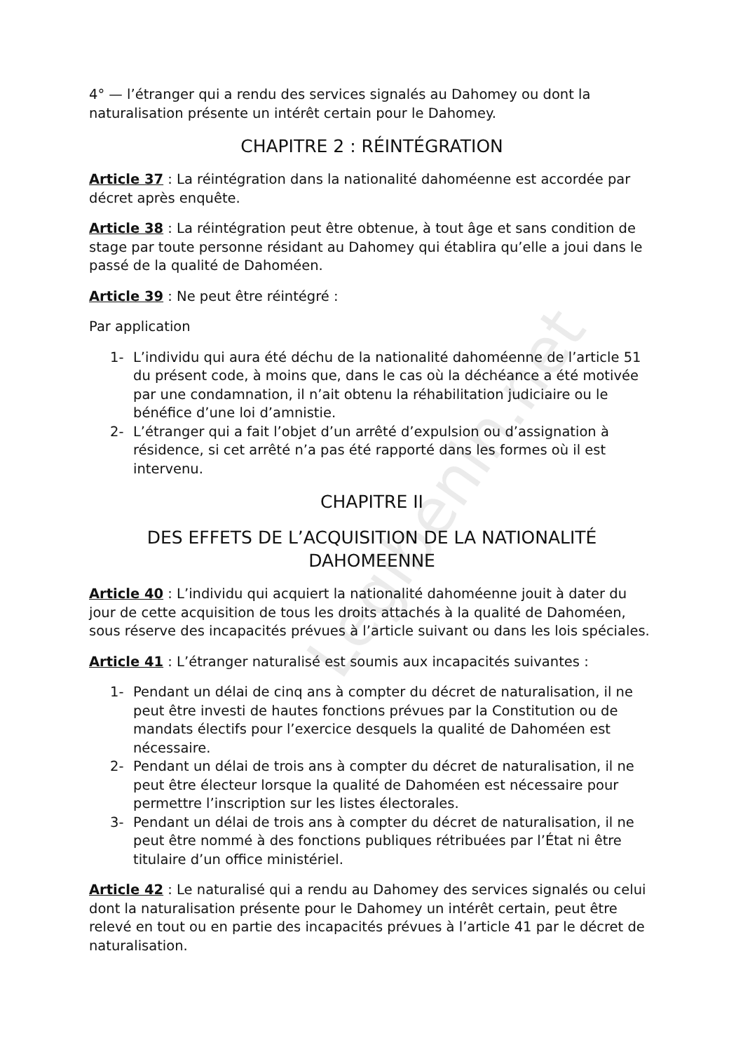Legibenin.net
4° — l’étranger qui a rendu des services signalés au Dahomey ou dont la naturalisation présente un intérêt certain pour le Dahomey.
CHAPITRE 2 : RÉINTÉGRATION
Article 37 : La réintégration dans la nationalité dahoméenne est accordée par décret après enquête.
Article 38 : La réintégration peut être obtenue, à tout âge et sans condition de stage par toute personne résidant au Dahomey qui établira qu’elle a joui dans le passé de la qualité de Dahoméen.
Article 39 : Ne peut être réintégré :
Par application
1- L’individu qui aura été déchu de la nationalité dahoméenne de l’article 51 du présent code, à moins que, dans le cas où la déchéance a été motivée par une condamnation, il n’ait obtenu la réhabilitation judiciaire ou le bénéfice d’une loi d’amnistie.
2- L’étranger qui a fait l’objet d’un arrêté d’expulsion ou d’assignation à résidence, si cet arrêté n’a pas été rapporté dans les formes où il est intervenu.
CHAPITRE II
DES EFFETS DE L’ACQUISITION DE LA NATIONALITÉ DAHOMEENNE
Article 40 : L’individu qui acquiert la nationalité dahoméenne jouit à dater du jour de cette acquisition de tous les droits attachés à la qualité de Dahoméen, sous réserve des incapacités prévues à l’article suivant ou dans les lois spéciales.
Article 41 : L’étranger naturalisé est soumis aux incapacités suivantes :
1- Pendant un délai de cinq ans à compter du décret de naturalisation, il ne peut être investi de hautes fonctions prévues par la Constitution ou de mandats électifs pour l’exercice desquels la qualité de Dahoméen est nécessaire.
2- Pendant un délai de trois ans à compter du décret de naturalisation, il ne peut être électeur lorsque la qualité de Dahoméen est nécessaire pour permettre l’inscription sur les listes électorales.
3- Pendant un délai de trois ans à compter du décret de naturalisation, il ne peut être nommé à des fonctions publiques rétribuées par l’État ni être titulaire d’un office ministériel.
Article 42 : Le naturalisé qui a rendu au Dahomey des services signalés ou celui dont la naturalisation présente pour le Dahomey un intérêt certain, peut être relevé en tout ou en partie des incapacités prévues à l’article 41 par le décret de naturalisation.